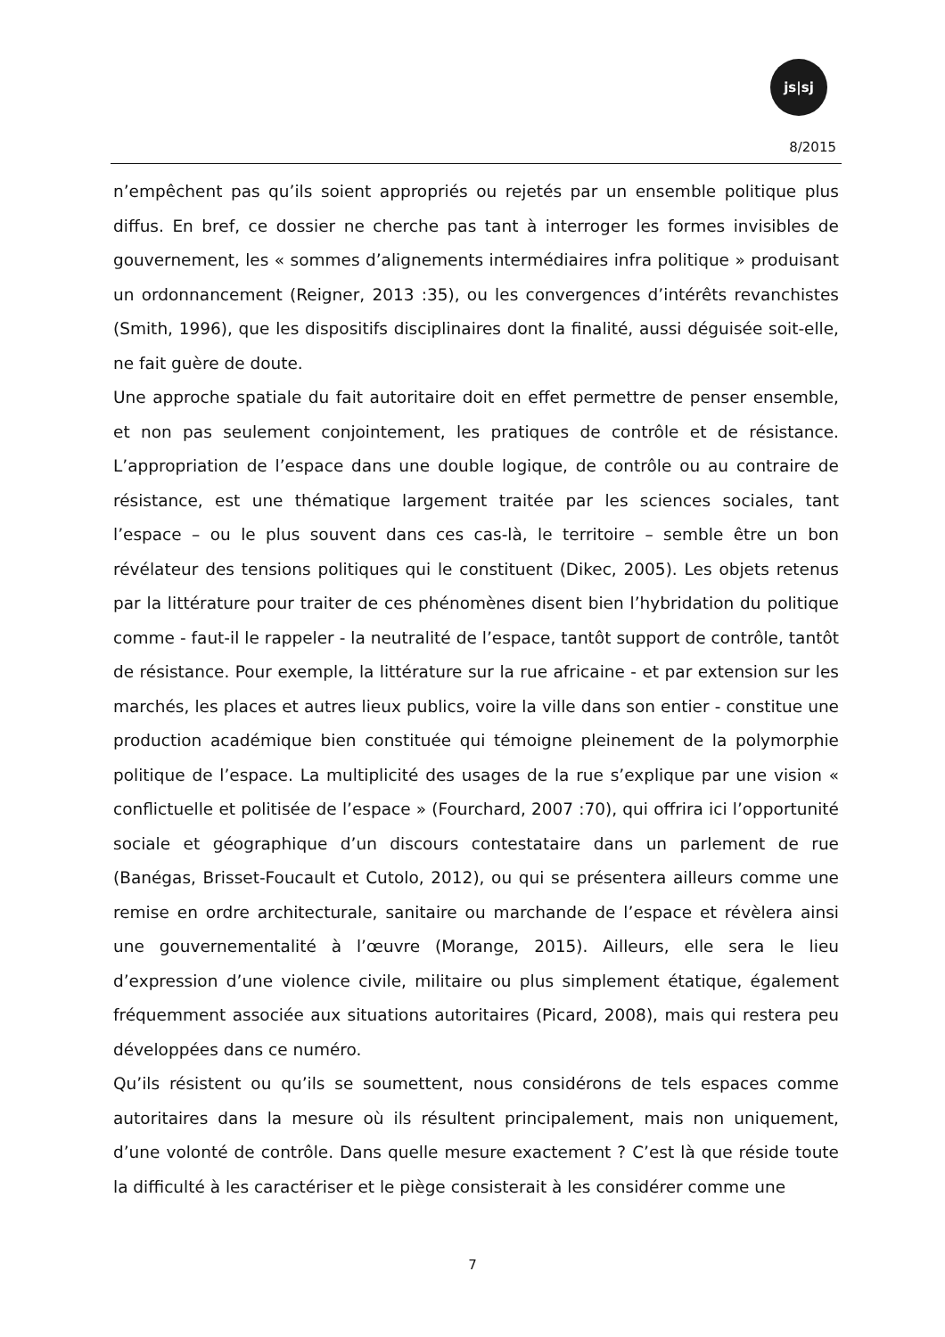js|sj
8/2015
n’empêchent pas qu’ils soient appropriés ou rejetés par un ensemble politique plus diffus. En bref, ce dossier ne cherche pas tant à interroger les formes invisibles de gouvernement, les « sommes d’alignements intermédiaires infra politique » produisant un ordonnancement (Reigner, 2013 :35), ou les convergences d’intérêts revanchistes (Smith, 1996), que les dispositifs disciplinaires dont la finalité, aussi déguisée soit-elle, ne fait guère de doute.
Une approche spatiale du fait autoritaire doit en effet permettre de penser ensemble, et non pas seulement conjointement, les pratiques de contrôle et de résistance. L’appropriation de l’espace dans une double logique, de contrôle ou au contraire de résistance, est une thématique largement traitée par les sciences sociales, tant l’espace – ou le plus souvent dans ces cas-là, le territoire – semble être un bon révélateur des tensions politiques qui le constituent (Dikec, 2005). Les objets retenus par la littérature pour traiter de ces phénomènes disent bien l’hybridation du politique comme - faut-il le rappeler - la neutralité de l’espace, tantôt support de contrôle, tantôt de résistance. Pour exemple, la littérature sur la rue africaine - et par extension sur les marchés, les places et autres lieux publics, voire la ville dans son entier - constitue une production académique bien constituée qui témoigne pleinement de la polymorphie politique de l’espace. La multiplicité des usages de la rue s’explique par une vision « conflictuelle et politisée de l’espace » (Fourchard, 2007 :70), qui offrira ici l’opportunité sociale et géographique d’un discours contestataire dans un parlement de rue (Banégas, Brisset-Foucault et Cutolo, 2012), ou qui se présentera ailleurs comme une remise en ordre architecturale, sanitaire ou marchande de l’espace et révèlera ainsi une gouvernementalité à l’œuvre (Morange, 2015). Ailleurs, elle sera le lieu d’expression d’une violence civile, militaire ou plus simplement étatique, également fréquemment associée aux situations autoritaires (Picard, 2008), mais qui restera peu développées dans ce numéro.
Qu’ils résistent ou qu’ils se soumettent, nous considérons de tels espaces comme autoritaires dans la mesure où ils résultent principalement, mais non uniquement, d’une volonté de contrôle. Dans quelle mesure exactement ? C’est là que réside toute la difficulté à les caractériser et le piège consisterait à les considérer comme une
7